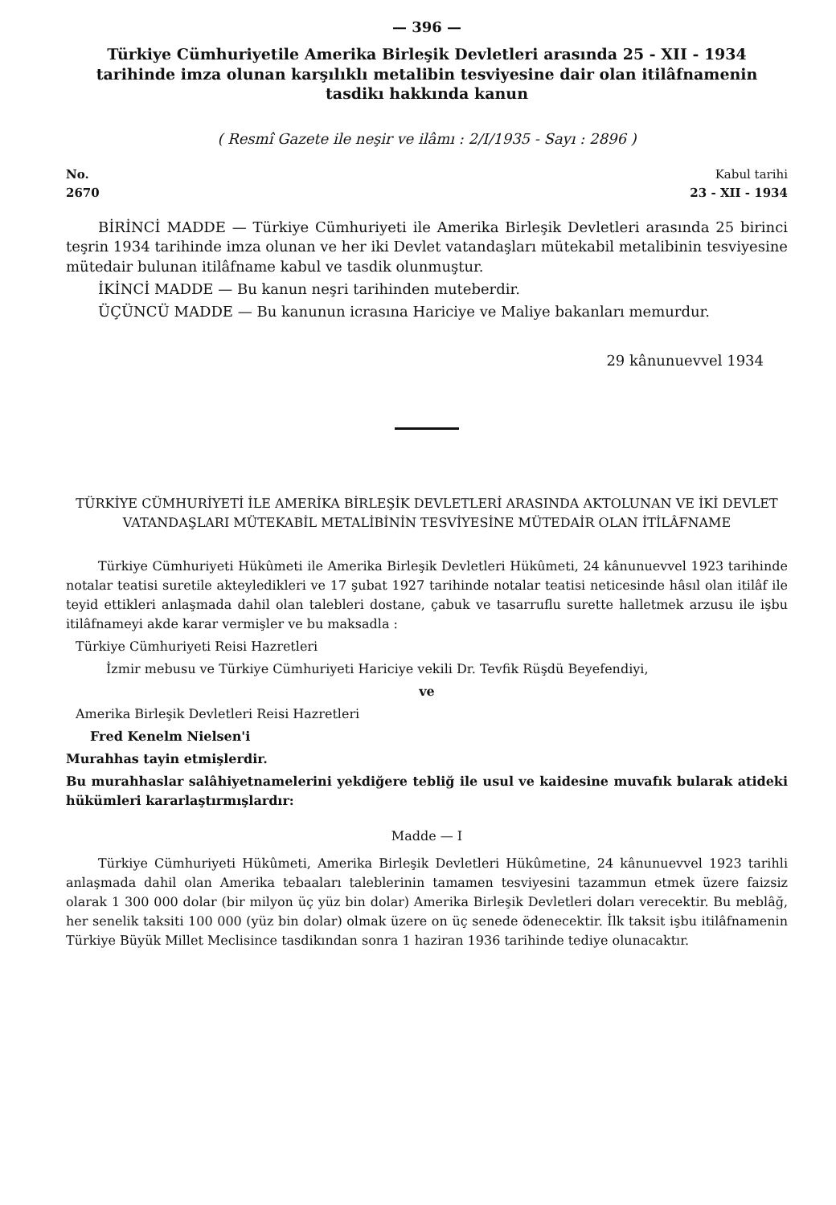— 396 —
Türkiye Cümhuriyetile Amerika Birleşik Devletleri arasında 25 - XII - 1934 tarihinde imza olunan karşılıklı metalibin tesviyesine dair olan itilâfnamenin tasdikı hakkında kanun
( Resmî Gazete ile neşir ve ilâmı : 2/I/1935 - Sayı : 2896 )
No.
2670
Kabul tarihi
23 - XII - 1934
BİRİNCİ MADDE — Türkiye Cümhuriyeti ile Amerika Birleşik Devletleri arasında 25 birinci teşrin 1934 tarihinde imza olunan ve her iki Devlet vatandaşları mütekabil metalibinin tesviyesine mütedair bulunan itilâfname kabul ve tasdik olunmuştur.
İKİNCİ MADDE — Bu kanun neşri tarihinden muteberdir.
ÜÇÜNCÜ MADDE — Bu kanunun icrasına Hariciye ve Maliye bakanları memurdur.
29 kânunuevvel 1934
TÜRKİYE CÜMHURİYETİ İLE AMERİKA BİRLEŞİK DEVLETLERİ ARASINDA AKTOLUNAN VE İKİ DEVLET VATANDAŞLARI MÜTEKABİL METALİBİNİN TESVİYESİNE MÜTEDAİR OLAN İTİLÂFNAME
Türkiye Cümhuriyeti Hükûmeti ile Amerika Birleşik Devletleri Hükûmeti, 24 kânunuevvel 1923 tarihinde notalar teatisi suretile akteyledikleri ve 17 şubat 1927 tarihinde notalar teatisi neticesinde hâsıl olan itilâf ile teyid ettikleri anlaşmada dahil olan talebleri dostane, çabuk ve tasarruflu surette halletmek arzusu ile işbu itilâfnameyi akde karar vermişler ve bu maksadla :
Türkiye Cümhuriyeti Reisi Hazretleri
İzmir mebusu ve Türkiye Cümhuriyeti Hariciye vekili Dr. Tevfik Rüşdü Beyefendiyi,
ve
Amerika Birleşik Devletleri Reisi Hazretleri
Fred Kenelm Nielsen'i
Murahhas tayin etmişlerdir.
Bu murahhaslar salâhiyetnamelerini yekdiğere tebliğ ile usul ve kaidesine muvafık bularak atideki hükümleri kararlaştırmışlardır:
Madde — I
Türkiye Cümhuriyeti Hükûmeti, Amerika Birleşik Devletleri Hükûmetine, 24 kânunuevvel 1923 tarihli anlaşmada dahil olan Amerika tebaaları taleblerinin tamamen tesviyesini tazammun etmek üzere faizsiz olarak 1 300 000 dolar (bir milyon üç yüz bin dolar) Amerika Birleşik Devletleri doları verecektir. Bu meblâğ, her senelik taksiti 100 000 (yüz bin dolar) olmak üzere on üç senede ödenecektir. İlk taksit işbu itilâfnamenin Türkiye Büyük Millet Meclisince tasdikından sonra 1 haziran 1936 tarihinde tediye olunacaktır.